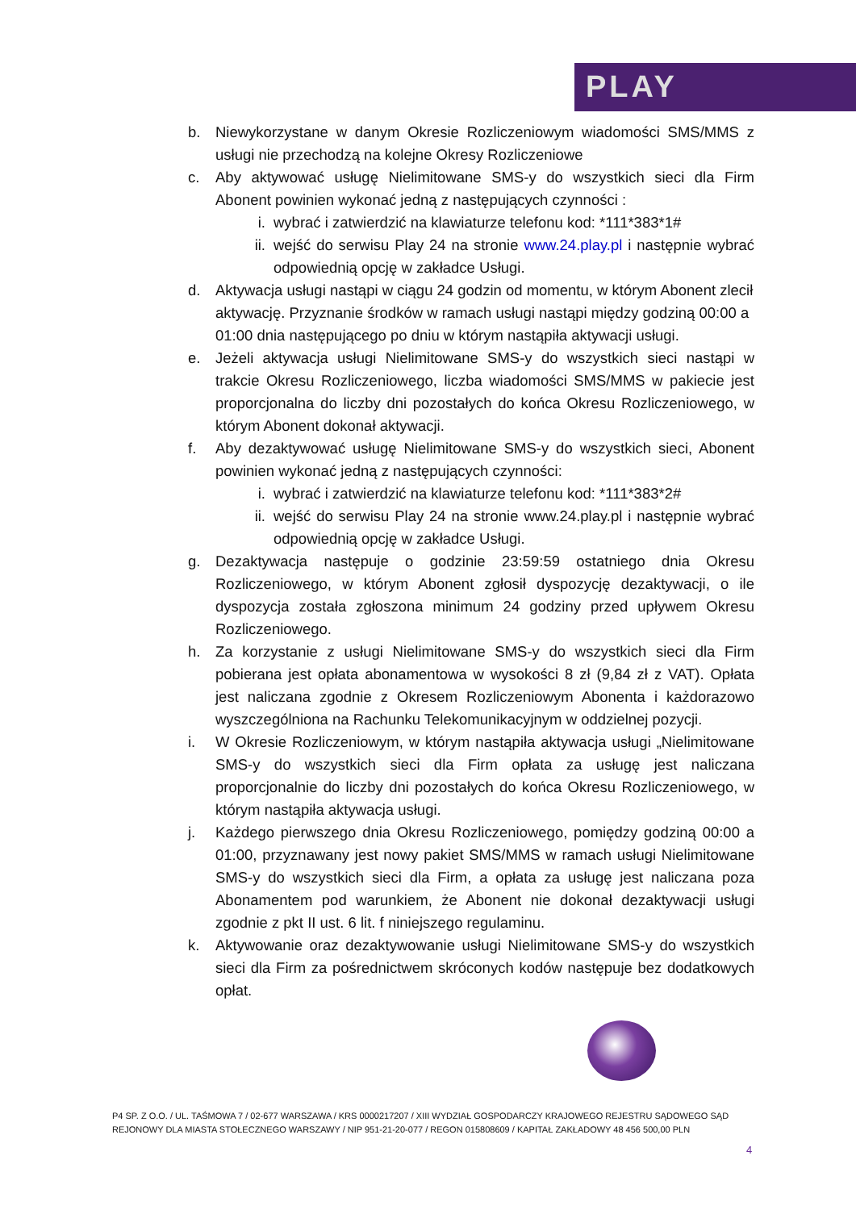PLAY
b. Niewykorzystane w danym Okresie Rozliczeniowym wiadomości SMS/MMS z usługi nie przechodzą na kolejne Okresy Rozliczeniowe
c. Aby aktywować usługę Nielimitowane SMS-y do wszystkich sieci dla Firm Abonent powinien wykonać jedną z następujących czynności :
i. wybrać i zatwierdzić na klawiaturze telefonu kod: *111*383*1#
ii. wejść do serwisu Play 24 na stronie www.24.play.pl i następnie wybrać odpowiednią opcję w zakładce Usługi.
d. Aktywacja usługi nastąpi w ciągu 24 godzin od momentu, w którym Abonent zlecił aktywację. Przyznanie środków w ramach usługi nastąpi między godziną 00:00 a 01:00 dnia następującego po dniu w którym nastąpiła aktywacji usługi.
e. Jeżeli aktywacja usługi Nielimitowane SMS-y do wszystkich sieci nastąpi w trakcie Okresu Rozliczeniowego, liczba wiadomości SMS/MMS w pakiecie jest proporcjonalna do liczby dni pozostałych do końca Okresu Rozliczeniowego, w którym Abonent dokonał aktywacji.
f. Aby dezaktywować usługę Nielimitowane SMS-y do wszystkich sieci, Abonent powinien wykonać jedną z następujących czynności:
i. wybrać i zatwierdzić na klawiaturze telefonu kod: *111*383*2#
ii. wejść do serwisu Play 24 na stronie www.24.play.pl i następnie wybrać odpowiednią opcję w zakładce Usługi.
g. Dezaktywacja następuje o godzinie 23:59:59 ostatniego dnia Okresu Rozliczeniowego, w którym Abonent zgłosił dyspozycję dezaktywacji, o ile dyspozycja została zgłoszona minimum 24 godziny przed upływem Okresu Rozliczeniowego.
h. Za korzystanie z usługi Nielimitowane SMS-y do wszystkich sieci dla Firm pobierana jest opłata abonamentowa w wysokości 8 zł (9,84 zł z VAT). Opłata jest naliczana zgodnie z Okresem Rozliczeniowym Abonenta i każdorazowo wyszczególniona na Rachunku Telekomunikacyjnym w oddzielnej pozycji.
i. W Okresie Rozliczeniowym, w którym nastąpiła aktywacja usługi „Nielimitowane SMS-y do wszystkich sieci dla Firm opłata za usługę jest naliczana proporcjonalnie do liczby dni pozostałych do końca Okresu Rozliczeniowego, w którym nastąpiła aktywacja usługi.
j. Każdego pierwszego dnia Okresu Rozliczeniowego, pomiędzy godziną 00:00 a 01:00, przyznawany jest nowy pakiet SMS/MMS w ramach usługi Nielimitowane SMS-y do wszystkich sieci dla Firm, a opłata za usługę jest naliczana poza Abonamentem pod warunkiem, że Abonent nie dokonał dezaktywacji usługi zgodnie z pkt II ust. 6 lit. f niniejszego regulaminu.
k. Aktywowanie oraz dezaktywowanie usługi Nielimitowane SMS-y do wszystkich sieci dla Firm za pośrednictwem skróconych kodów następuje bez dodatkowych opłat.
P4 SP. Z O.O. / UL. TAŚMOWA 7 / 02-677 WARSZAWA / KRS 0000217207 / XIII WYDZIAŁ GOSPODARCZY KRAJOWEGO REJESTRU SĄDOWEGO SĄD REJONOWY DLA MIASTA STOŁECZNEGO WARSZAWY / NIP 951-21-20-077 / REGON 015808609 / KAPITAŁ ZAKŁADOWY 48 456 500,00 PLN
4